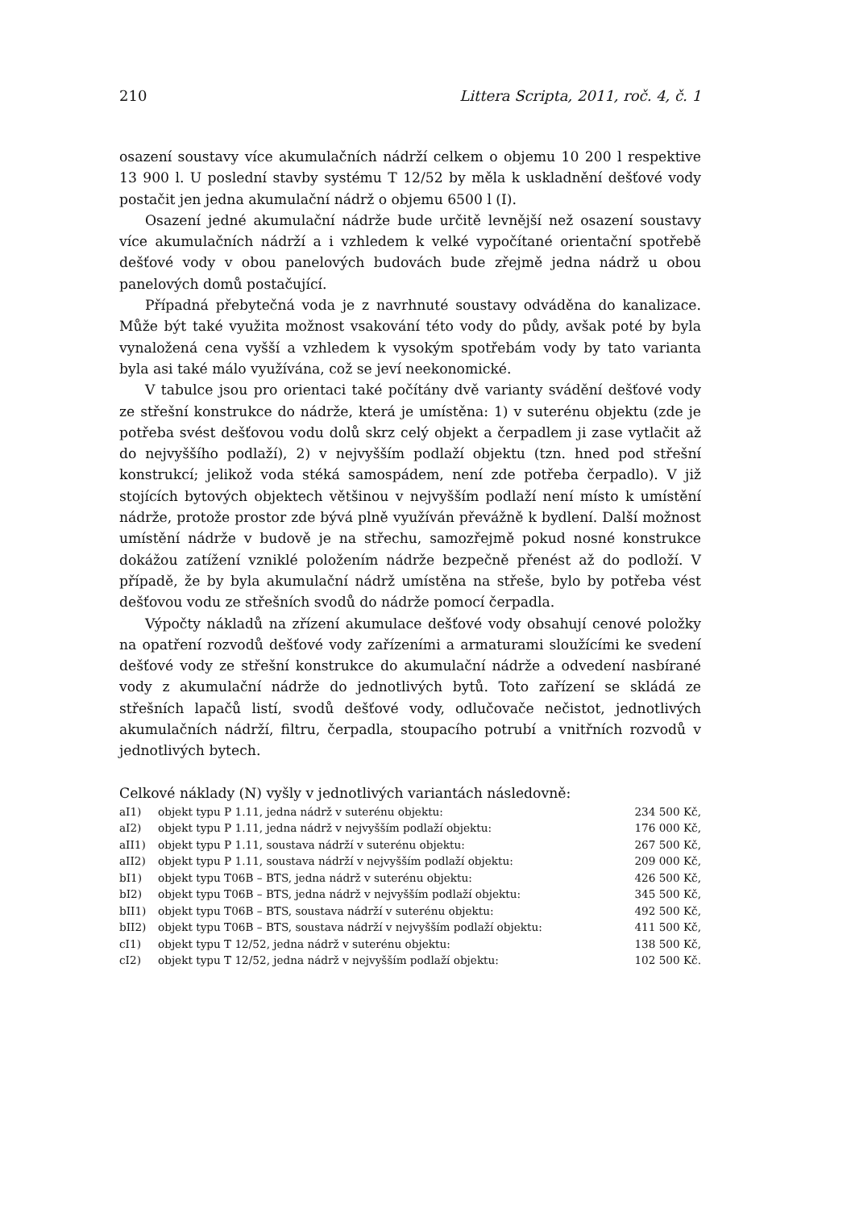210 Littera Scripta, 2011, roč. 4, č. 1
osazení soustavy více akumulačních nádrží celkem o objemu 10 200 l respektive 13 900 l. U poslední stavby systému T 12/52 by měla k uskladnění dešťové vody postačit jen jedna akumulační nádrž o objemu 6500 l (I).
Osazení jedné akumulační nádrže bude určitě levnější než osazení soustavy více akumulačních nádrží a i vzhledem k velké vypočítané orientační spotřebě dešťové vody v obou panelových budovách bude zřejmě jedna nádrž u obou panelových domů postačující.
Případná přebytečná voda je z navrhnuté soustavy odváděna do kanalizace. Může být také využita možnost vsakování této vody do půdy, avšak poté by byla vynaložená cena vyšší a vzhledem k vysokým spotřebám vody by tato varianta byla asi také málo využívána, což se jeví neekonomické.
V tabulce jsou pro orientaci také počítány dvě varianty svádění dešťové vody ze střešní konstrukce do nádrže, která je umístěna: 1) v suterénu objektu (zde je potřeba svést dešťovou vodu dolů skrz celý objekt a čerpadlem ji zase vytlačit až do nejvyššího podlaží), 2) v nejvyšším podlaží objektu (tzn. hned pod střešní konstrukcí; jelikož voda stéká samospádem, není zde potřeba čerpadlo). V již stojících bytových objektech většinou v nejvyšším podlaží není místo k umístění nádrže, protože prostor zde bývá plně využíván převážně k bydlení. Další možnost umístění nádrže v budově je na střechu, samozřejmě pokud nosné konstrukce dokážou zatížení vzniklé položením nádrže bezpečně přenést až do podloží. V případě, že by byla akumulační nádrž umístěna na střeše, bylo by potřeba vést dešťovou vodu ze střešních svodů do nádrže pomocí čerpadla.
Výpočty nákladů na zřízení akumulace dešťové vody obsahují cenové položky na opatření rozvodů dešťové vody zařízeními a armaturami sloužícími ke svedení dešťové vody ze střešní konstrukce do akumulační nádrže a odvedení nasbírané vody z akumulační nádrže do jednotlivých bytů. Toto zařízení se skládá ze střešních lapačů listí, svodů dešťové vody, odlučovače nečistot, jednotlivých akumulačních nádrží, filtru, čerpadla, stoupacího potrubí a vnitřních rozvodů v jednotlivých bytech.
Celkové náklady (N) vyšly v jednotlivých variantách následovně:
| aI1) | objekt typu P 1.11, jedna nádrž v suterénu objektu: | 234 500 Kč, |
| aI2) | objekt typu P 1.11, jedna nádrž v nejvyšším podlaží objektu: | 176 000 Kč, |
| aII1) | objekt typu P 1.11, soustava nádrží v suterénu objektu: | 267 500 Kč, |
| aII2) | objekt typu P 1.11, soustava nádrží v nejvyšším podlaží objektu: | 209 000 Kč, |
| bI1) | objekt typu T06B – BTS, jedna nádrž v suterénu objektu: | 426 500 Kč, |
| bI2) | objekt typu T06B – BTS, jedna nádrž v nejvyšším podlaží objektu: | 345 500 Kč, |
| bII1) | objekt typu T06B – BTS, soustava nádrží v suterénu objektu: | 492 500 Kč, |
| bII2) | objekt typu T06B – BTS, soustava nádrží v nejvyšším podlaží objektu: | 411 500 Kč, |
| cI1) | objekt typu T 12/52, jedna nádrž v suterénu objektu: | 138 500 Kč, |
| cI2) | objekt typu T 12/52, jedna nádrž v nejvyšším podlaží objektu: | 102 500 Kč. |